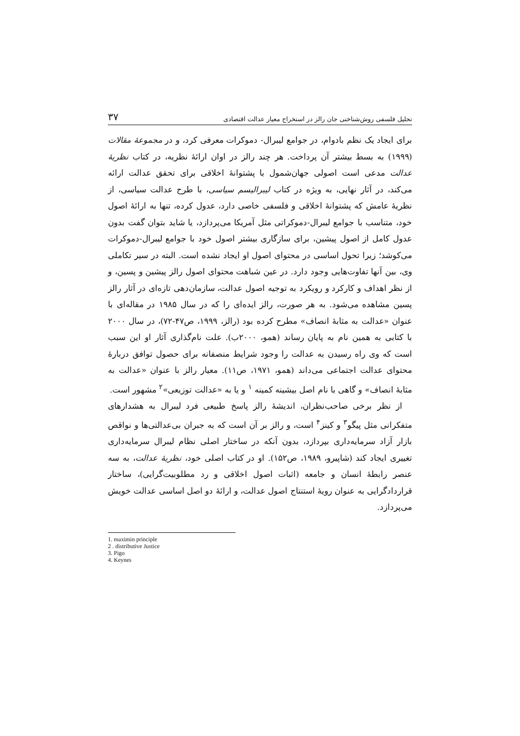تحلیل فلسفی روش‌شناختی جان رالز در استخراج معیار عدالت اقتصادی ۳۷
برای ایجاد یک نظم بادوام، در جوامع لیبرال- دموکرات معرفی کرد، و در مجموعهٔ مقالات (۱۹۹۹) به بسط بیشتر آن پرداخت. هر چند رالز در اوان ارائهٔ نظریه، در کتاب نظریهٔ عدالت مدعی است اصولی جهان‌شمول با پشتوانهٔ اخلاقی برای تحقق عدالت ارائه می‌کند، در آثار نهایی، به ویژه در کتاب لیبرالیسم سیاسی، با طرح عدالت سیاسی، از نظریهٔ عامش که پشتوانهٔ اخلاقی و فلسفی خاصی دارد، عدول کرده، تنها به ارائهٔ اصول خود، متناسب با جوامع لیبرال-دموکراتی مثل آمریکا می‌پردازد، یا شاید بتوان گفت بدون عدول کامل از اصول پیشین، برای سازگاری بیشتر اصول خود با جوامع لیبرال-دموکرات می‌کوشد؛ زیرا تحول اساسی در محتوای اصول او ایجاد نشده است. البته در سیر تکاملی وی، بین آنها تفاوت‌هایی وجود دارد. در عین شباهت محتوای اصول رالز پیشین و پسین، و از نظر اهداف و کارکرد و رویکرد به توجیه اصول عدالت، سازمان‌دهی تازه‌ای در آثار رالز پسین مشاهده می‌شود. به هر صورت، رالز ایده‌ای را که در سال ۱۹۸۵ در مقاله‌ای با عنوان «عدالت به مثابهٔ انصاف» مطرح کرده بود (رالز، ۱۹۹۹، ص۴۷-۷۲)، در سال ۲۰۰۰ با کتابی به همین نام به پایان رساند (همو، ۲۰۰۰ب). علت نام‌گذاری آثار او این سبب است که وی راه رسیدن به عدالت را وجود شرایط منصفانه برای حصول توافق دربارهٔ محتوای عدالت اجتماعی می‌داند (همو، ۱۹۷۱، ص۱۱). معیار رالز با عنوان «عدالت به مثابهٔ انصاف» و گاهی با نام اصل بیشینه کمینه <sup>۱</sup> و یا به «عدالت توزیعی»<sup>۲</sup> مشهور است.
از نظر برخی صاحب‌نظران، اندیشهٔ رالز پاسخ طبیعی فرد لیبرال به هشدارهای متفکرانی مثل پیگو<sup>۳</sup> و کینز<sup>۴</sup> است، و رالز بر آن است که به جبران بی‌عدالتی‌ها و نواقص بازار آزاد سرمایه‌داری بپردازد، بدون آنکه در ساختار اصلی نظام لیبرال سرمایه‌داری تغییری ایجاد کند (شاپیرو، ۱۹۸۹، ص۱۵۲). او در کتاب اصلی خود، نظریهٔ عدالت، به سه عنصر رابطهٔ انسان و جامعه (اثبات اصول اخلاقی و رد مطلوبیت‌گرایی)، ساختار قراردادگرایی به عنوان رویهٔ استنتاج اصول عدالت، و ارائهٔ دو اصل اساسی عدالت خویش می‌پردازد.
1. maximin principle
2 . distributive Justice
3. Pigo
4. Keynes